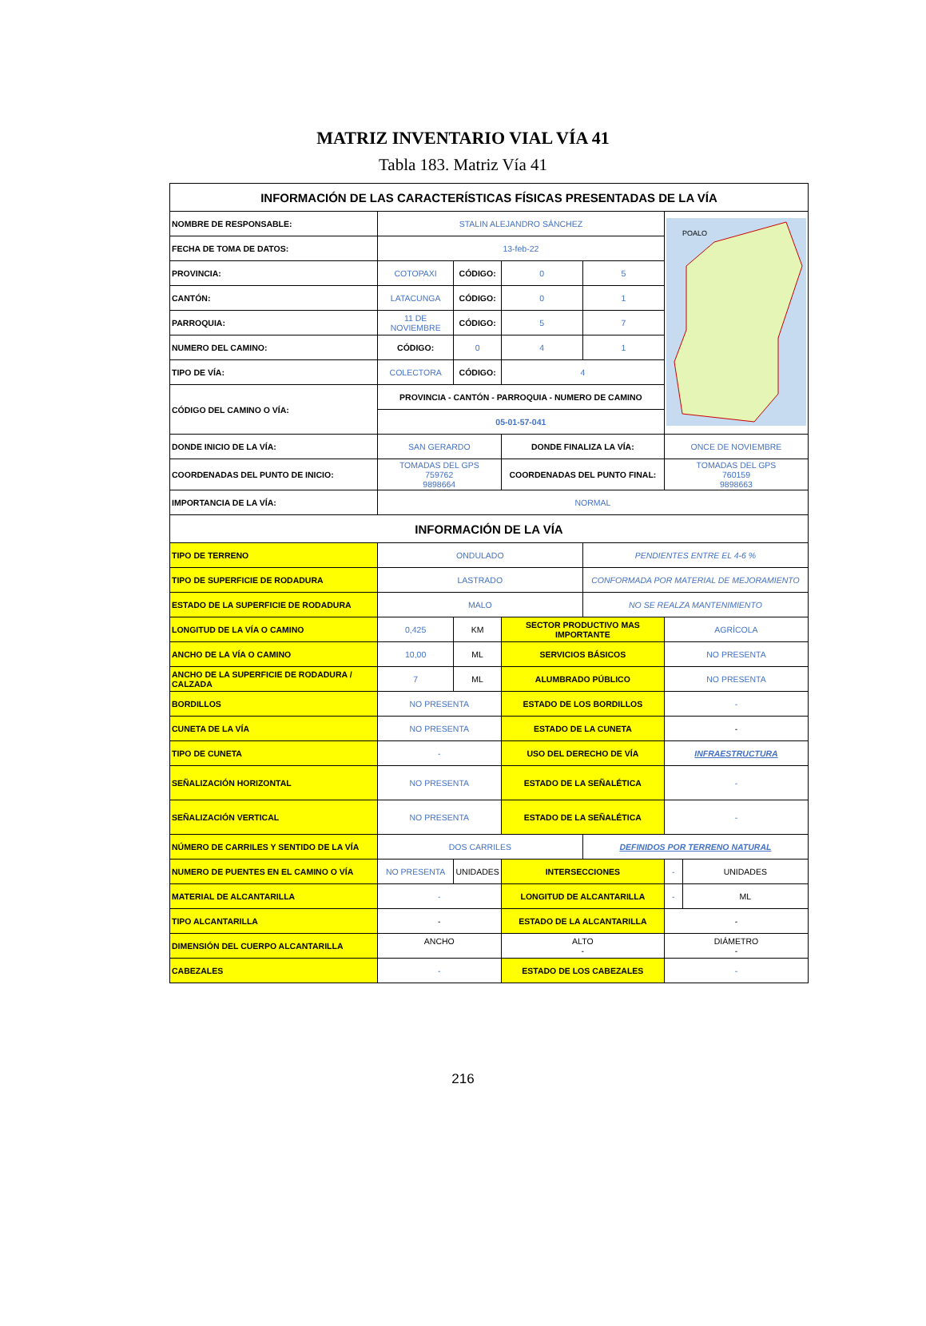MATRIZ INVENTARIO VIAL VÍA 41
Tabla 183. Matriz Vía 41
| INFORMACIÓN DE LAS CARACTERÍSTICAS FÍSICAS PRESENTADAS DE LA VÍA | | | | | | |
| --- | --- | --- | --- | --- | --- | --- |
| NOMBRE DE RESPONSABLE: | STALIN ALEJANDRO SÁNCHEZ | | | | POALO | |
| FECHA DE TOMA DE DATOS: | 13-feb-22 | | | | | |
| PROVINCIA: | COTOPAXI | CÓDIGO: | 0 | 5 | | |
| CANTÓN: | LATACUNGA | CÓDIGO: | 0 | 1 | | |
| PARROQUIA: | 11 DE NOVIEMBRE | CÓDIGO: | 5 | 7 | | |
| NUMERO DEL CAMINO: | CÓDIGO: | 0 | 4 | 1 | | |
| TIPO DE VÍA: | COLECTORA | CÓDIGO: | 4 | | | |
| CÓDIGO DEL CAMINO O VÍA: | PROVINCIA - CANTÓN - PARROQUIA - NUMERO DE CAMINO | | | | | |
| | 05-01-57-041 | | | | | |
| DONDE INICIO DE LA VÍA: | SAN GERARDO | | DONDE FINALIZA LA VÍA: | | ONCE DE NOVIEMBRE | |
| COORDENADAS DEL PUNTO DE INICIO: | TOMADAS DEL GPS 759762 9898664 | | COORDENADAS DEL PUNTO FINAL: | | TOMADAS DEL GPS 760159 9898663 | |
| IMPORTANCIA DE LA VÍA: | NORMAL | | | | | |
| INFORMACIÓN DE LA VÍA | | | | | | |
| TIPO DE TERRENO | ONDULADO | | | PENDIENTES ENTRE EL 4-6 % | | |
| TIPO DE SUPERFICIE DE RODADURA | LASTRADO | | | CONFORMADA POR MATERIAL DE MEJORAMIENTO | | |
| ESTADO DE LA SUPERFICIE DE RODADURA | MALO | | | NO SE REALZA MANTENIMIENTO | | |
| LONGITUD DE LA VÍA O CAMINO | 0,425 | KM | SECTOR PRODUCTIVO MAS IMPORTANTE | | AGRÍCOLA | |
| ANCHO DE LA VÍA O CAMINO | 10,00 | ML | SERVICIOS BÁSICOS | | NO PRESENTA | |
| ANCHO DE LA SUPERFICIE DE RODADURA / CALZADA | 7 | ML | ALUMBRADO PÚBLICO | | NO PRESENTA | |
| BORDILLOS | NO PRESENTA | | ESTADO DE LOS BORDILLOS | | - | |
| CUNETA DE LA VÍA | NO PRESENTA | | ESTADO DE LA CUNETA | | - | |
| TIPO DE CUNETA | - | | USO DEL DERECHO DE VÍA | | INFRAESTRUCTURA | |
| SEÑALIZACIÓN HORIZONTAL | NO PRESENTA | | ESTADO DE LA SEÑALÉTICA | | - | |
| SEÑALIZACIÓN VERTICAL | NO PRESENTA | | ESTADO DE LA SEÑALÉTICA | | - | |
| NÚMERO DE CARRILES Y SENTIDO DE LA VÍA | DOS CARRILES | | | DEFINIDOS POR TERRENO NATURAL | | |
| NUMERO DE PUENTES EN EL CAMINO O VÍA | NO PRESENTA | UNIDADES | INTERSECCIONES | | - | UNIDADES |
| MATERIAL DE ALCANTARILLA | - | | LONGITUD DE ALCANTARILLA | | - | ML |
| TIPO ALCANTARILLA | - | | ESTADO DE LA ALCANTARILLA | | - | |
| DIMENSIÓN DEL CUERPO ALCANTARILLA | ANCHO | | ALTO - | | DIÁMETRO - | |
| CABEZALES | - | | ESTADO DE LOS CABEZALES | | - | |
216